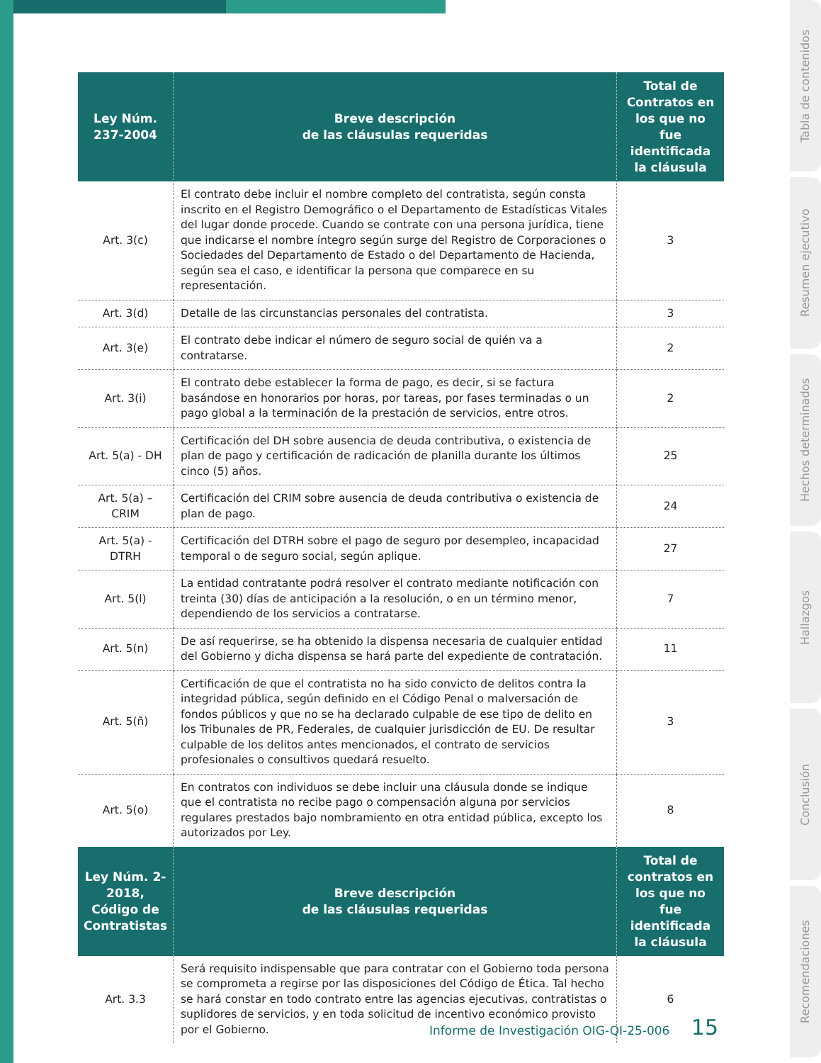| Ley Núm. 237-2004 | Breve descripción de las cláusulas requeridas | Total de Contratos en los que no fue identificada la cláusula |
| --- | --- | --- |
| Art. 3(c) | El contrato debe incluir el nombre completo del contratista, según consta inscrito en el Registro Demográfico o el Departamento de Estadísticas Vitales del lugar donde procede. Cuando se contrate con una persona jurídica, tiene que indicarse el nombre íntegro según surge del Registro de Corporaciones o Sociedades del Departamento de Estado o del Departamento de Hacienda, según sea el caso, e identificar la persona que comparece en su representación. | 3 |
| Art. 3(d) | Detalle de las circunstancias personales del contratista. | 3 |
| Art. 3(e) | El contrato debe indicar el número de seguro social de quién va a contratarse. | 2 |
| Art. 3(i) | El contrato debe establecer la forma de pago, es decir, si se factura basándose en honorarios por horas, por tareas, por fases terminadas o un pago global a la terminación de la prestación de servicios, entre otros. | 2 |
| Art. 5(a) - DH | Certificación del DH sobre ausencia de deuda contributiva, o existencia de plan de pago y certificación de radicación de planilla durante los últimos cinco (5) años. | 25 |
| Art. 5(a) – CRIM | Certificación del CRIM sobre ausencia de deuda contributiva o existencia de plan de pago. | 24 |
| Art. 5(a) - DTRH | Certificación del DTRH sobre el pago de seguro por desempleo, incapacidad temporal o de seguro social, según aplique. | 27 |
| Art. 5(l) | La entidad contratante podrá resolver el contrato mediante notificación con treinta (30) días de anticipación a la resolución, o en un término menor, dependiendo de los servicios a contratarse. | 7 |
| Art. 5(n) | De así requerirse, se ha obtenido la dispensa necesaria de cualquier entidad del Gobierno y dicha dispensa se hará parte del expediente de contratación. | 11 |
| Art. 5(ñ) | Certificación de que el contratista no ha sido convicto de delitos contra la integridad pública, según definido en el Código Penal o malversación de fondos públicos y que no se ha declarado culpable de ese tipo de delito en los Tribunales de PR, Federales, de cualquier jurisdicción de EU. De resultar culpable de los delitos antes mencionados, el contrato de servicios profesionales o consultivos quedará resuelto. | 3 |
| Art. 5(o) | En contratos con individuos se debe incluir una cláusula donde se indique que el contratista no recibe pago o compensación alguna por servicios regulares prestados bajo nombramiento en otra entidad pública, excepto los autorizados por Ley. | 8 |
| Ley Núm. 2-2018, Código de Contratistas | Breve descripción de las cláusulas requeridas | Total de contratos en los que no fue identificada la cláusula |
| Art. 3.3 | Será requisito indispensable que para contratar con el Gobierno toda persona se comprometa a regirse por las disposiciones del Código de Ética. Tal hecho se hará constar en todo contrato entre las agencias ejecutivas, contratistas o suplidores de servicios, y en toda solicitud de incentivo económico provisto por el Gobierno. | 6 |
Informe de Investigación OIG-QI-25-006 15
Tabla de contenidos
Resumen ejecutivo
Hechos determinados
Hallazgos
Conclusión
Recomendaciones